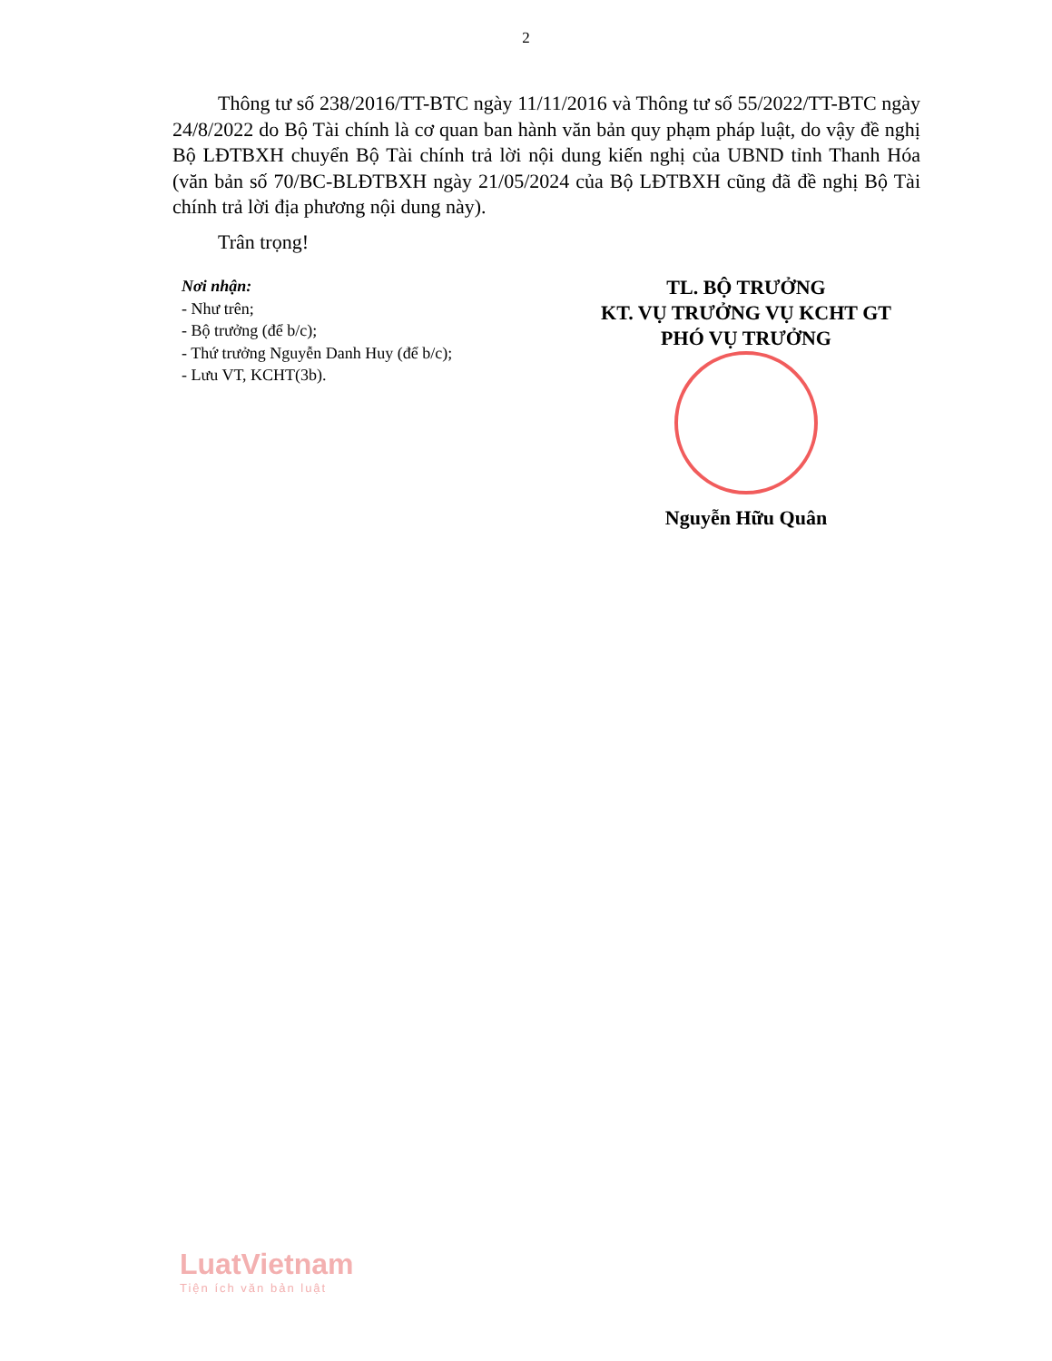2
Thông tư số 238/2016/TT-BTC ngày 11/11/2016 và Thông tư số 55/2022/TT-BTC ngày 24/8/2022 do Bộ Tài chính là cơ quan ban hành văn bản quy phạm pháp luật, do vậy đề nghị Bộ LĐTBXH chuyển Bộ Tài chính trả lời nội dung kiến nghị của UBND tỉnh Thanh Hóa (văn bản số 70/BC-BLĐTBXH ngày 21/05/2024 của Bộ LĐTBXH cũng đã đề nghị Bộ Tài chính trả lời địa phương nội dung này).
Trân trọng!
Nơi nhận:
- Như trên;
- Bộ trưởng (để b/c);
- Thứ trưởng Nguyễn Danh Huy (để b/c);
- Lưu VT, KCHT(3b).
TL. BỘ TRƯỞNG
KT. VỤ TRƯỞNG VỤ KCHT GT
PHÓ VỤ TRƯỞNG
Nguyễn Hữu Quân
LuatVietnam
Tiện ích văn bản luật